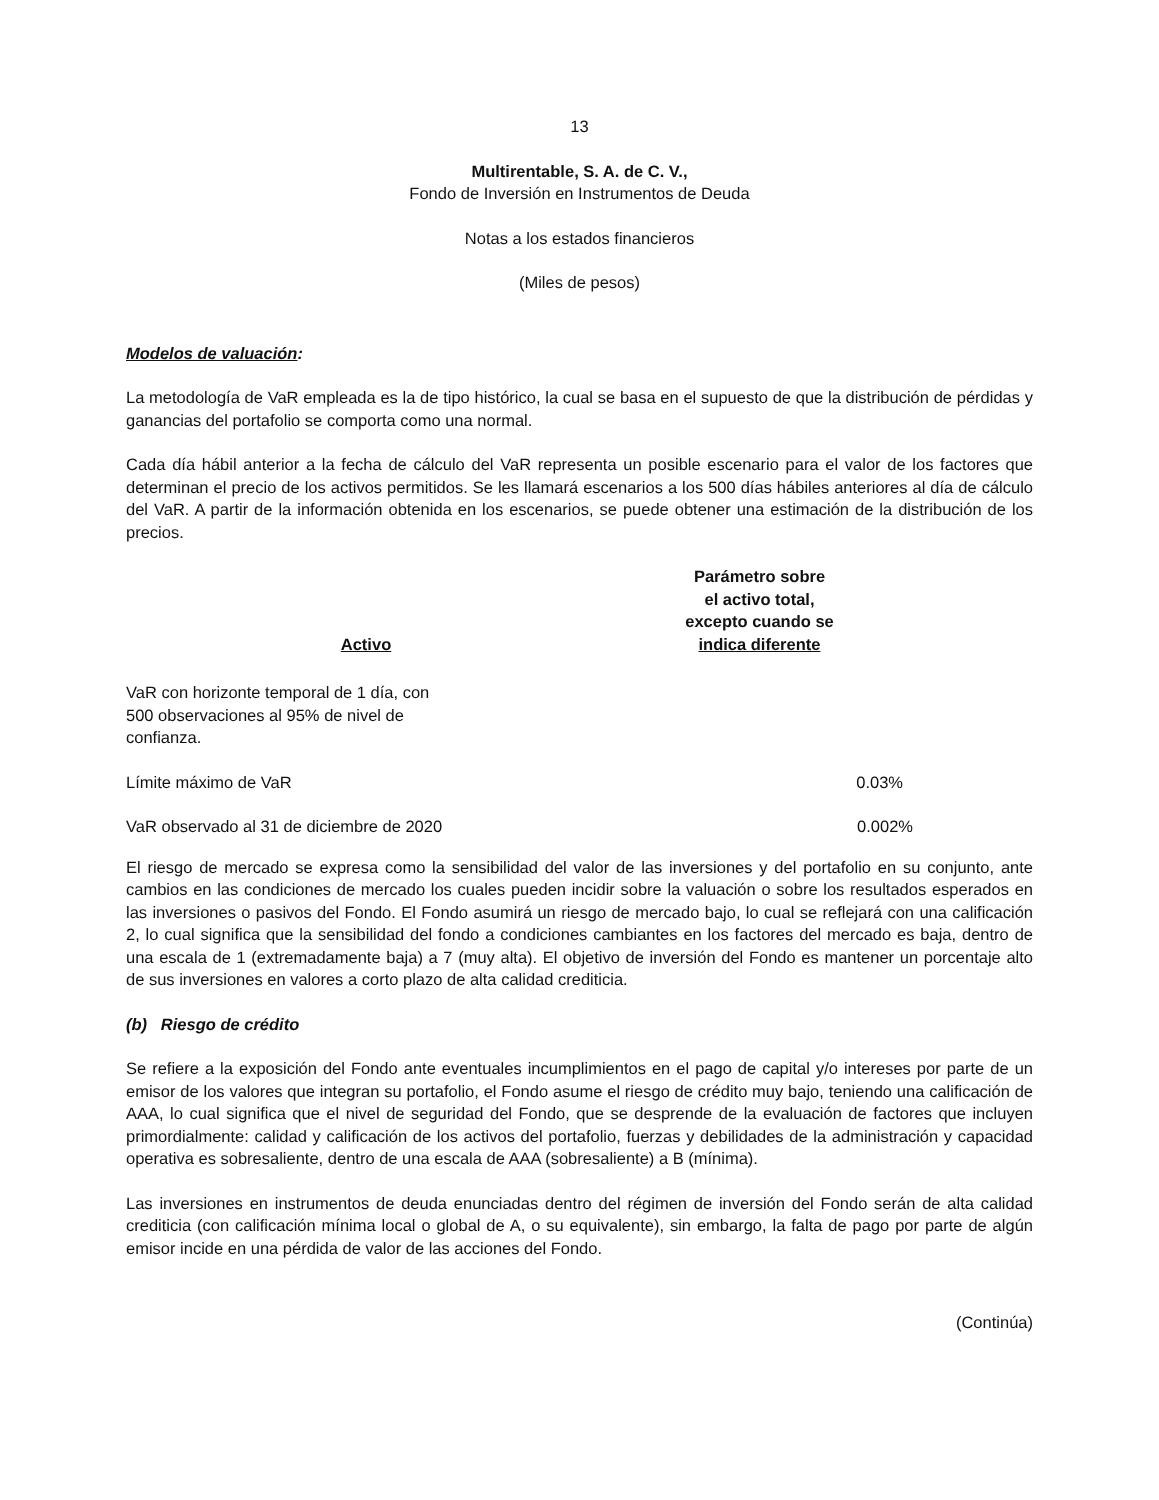13
Multirentable, S. A. de C. V.,
Fondo de Inversión en Instrumentos de Deuda
Notas a los estados financieros
(Miles de pesos)
Modelos de valuación:
La metodología de VaR empleada es la de tipo histórico, la cual se basa en el supuesto de que la distribución de pérdidas y ganancias del portafolio se comporta como una normal.
Cada día hábil anterior a la fecha de cálculo del VaR representa un posible escenario para el valor de los factores que determinan el precio de los activos permitidos. Se les llamará escenarios a los 500 días hábiles anteriores al día de cálculo del VaR. A partir de la información obtenida en los escenarios, se puede obtener una estimación de la distribución de los precios.
| Activo | Parámetro sobre el activo total, excepto cuando se indica diferente | |
| --- | --- | --- |
| VaR con horizonte temporal de 1 día, con 500 observaciones al 95% de nivel de confianza. | | |
| Límite máximo de VaR | 0.03% | |
| VaR observado al 31 de diciembre de 2020 | 0.002% | |
El riesgo de mercado se expresa como la sensibilidad del valor de las inversiones y del portafolio en su conjunto, ante cambios en las condiciones de mercado los cuales pueden incidir sobre la valuación o sobre los resultados esperados en las inversiones o pasivos del Fondo. El Fondo asumirá un riesgo de mercado bajo, lo cual se reflejará con una calificación 2, lo cual significa que la sensibilidad del fondo a condiciones cambiantes en los factores del mercado es baja, dentro de una escala de 1 (extremadamente baja) a 7 (muy alta). El objetivo de inversión del Fondo es mantener un porcentaje alto de sus inversiones en valores a corto plazo de alta calidad crediticia.
(b) Riesgo de crédito
Se refiere a la exposición del Fondo ante eventuales incumplimientos en el pago de capital y/o intereses por parte de un emisor de los valores que integran su portafolio, el Fondo asume el riesgo de crédito muy bajo, teniendo una calificación de AAA, lo cual significa que el nivel de seguridad del Fondo, que se desprende de la evaluación de factores que incluyen primordialmente: calidad y calificación de los activos del portafolio, fuerzas y debilidades de la administración y capacidad operativa es sobresaliente, dentro de una escala de AAA (sobresaliente) a B (mínima).
Las inversiones en instrumentos de deuda enunciadas dentro del régimen de inversión del Fondo serán de alta calidad crediticia (con calificación mínima local o global de A, o su equivalente), sin embargo, la falta de pago por parte de algún emisor incide en una pérdida de valor de las acciones del Fondo.
(Continúa)